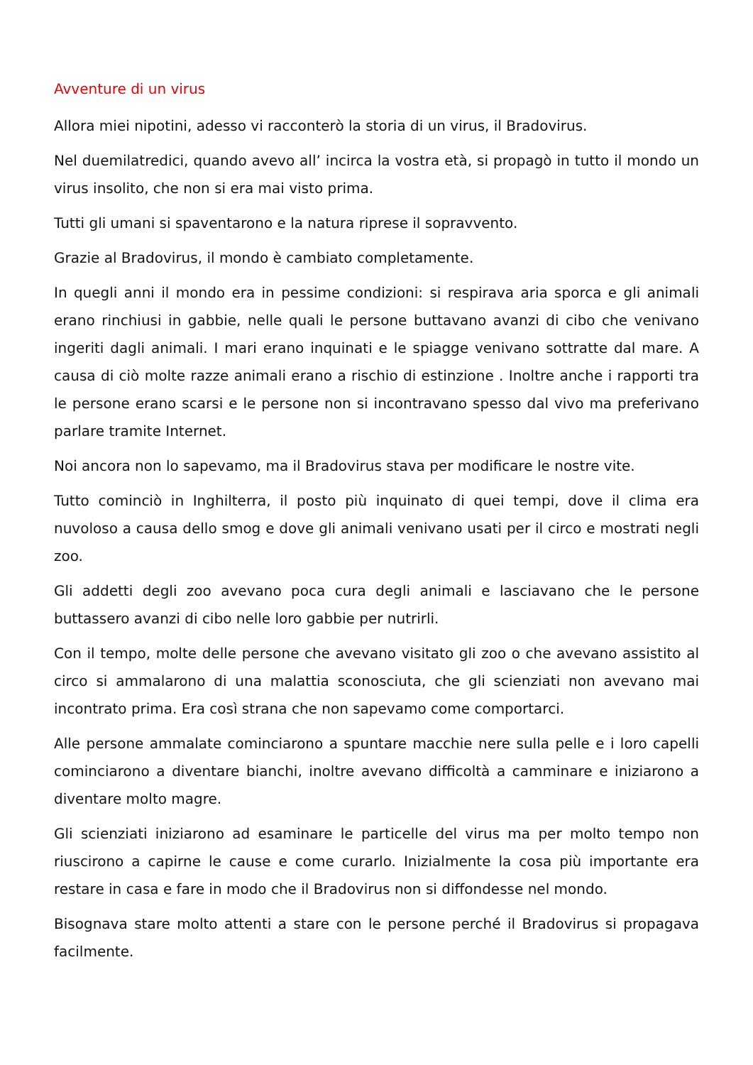Avventure di un virus
Allora miei nipotini, adesso vi racconterò la storia di un virus, il Bradovirus.
Nel duemilatredici, quando avevo all’ incirca la vostra età, si propagò in tutto il mondo un virus insolito, che non si era mai visto prima.
Tutti gli umani si spaventarono e la natura riprese il sopravvento.
Grazie al Bradovirus, il mondo è cambiato completamente.
In quegli anni il mondo era in pessime condizioni: si respirava aria sporca e gli animali erano rinchiusi in gabbie, nelle quali le persone buttavano avanzi di cibo che venivano ingeriti dagli animali. I mari erano inquinati e le spiagge venivano sottratte dal mare. A causa di ciò molte razze animali erano a rischio di estinzione . Inoltre anche i rapporti tra le persone erano scarsi e le persone non si incontravano spesso dal vivo ma preferivano parlare tramite Internet.
Noi ancora non lo sapevamo, ma il Bradovirus stava per modificare le nostre vite.
Tutto cominciò in Inghilterra, il posto più inquinato di quei tempi, dove il clima era nuvoloso a causa dello smog e dove gli animali venivano usati per il circo e mostrati negli zoo.
Gli addetti degli zoo avevano poca cura degli animali e lasciavano che le persone buttassero avanzi di cibo nelle loro gabbie per nutrirli.
Con il tempo, molte delle persone che avevano visitato gli zoo o che avevano assistito al circo si ammalarono di una malattia sconosciuta, che gli scienziati non avevano mai incontrato prima. Era così strana che non sapevamo come comportarci.
Alle persone ammalate cominciarono a spuntare macchie nere sulla pelle e i loro capelli cominciarono a diventare bianchi, inoltre avevano difficoltà a camminare e iniziarono a diventare molto magre.
Gli scienziati iniziarono ad esaminare le particelle del virus ma per molto tempo non riuscirono a capirne le cause e come curarlo. Inizialmente la cosa più importante era restare in casa e fare in modo che il Bradovirus non si diffondesse nel mondo.
Bisognava stare molto attenti a stare con le persone perché il Bradovirus si propagava facilmente.